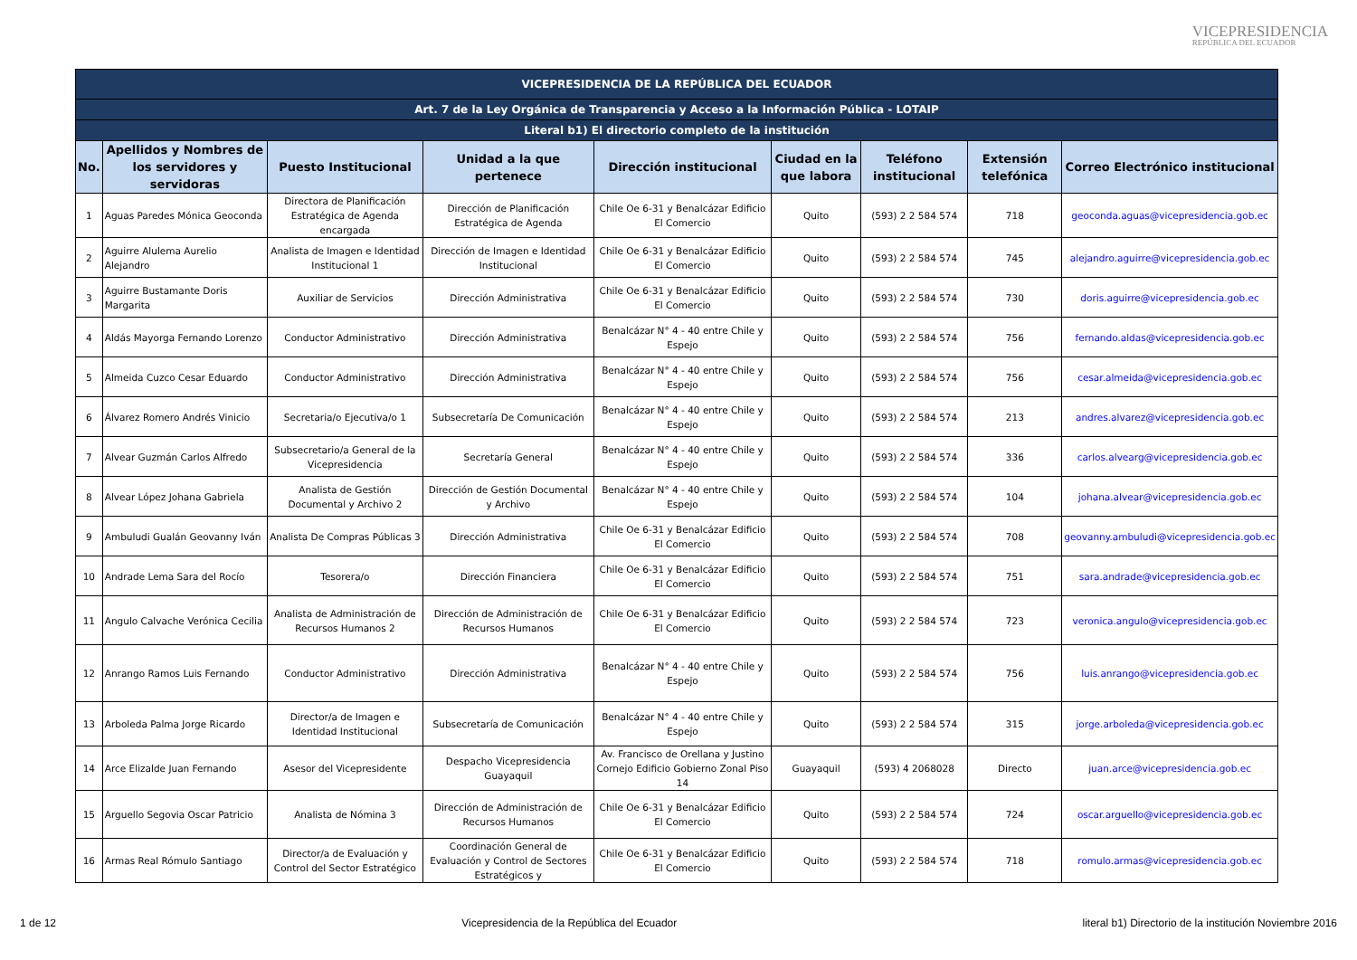VICEPRESIDENCIA
REPÚBLICA DEL ECUADOR
| VICEPRESIDENCIA DE LA REPÚBLICA DEL ECUADOR | | | | | | | | |
| Art. 7 de la Ley Orgánica de Transparencia y Acceso a la Información Pública - LOTAIP | | | | | | | | |
| Literal b1) El directorio completo de la institución | | | | | | | | |
| No. | Apellidos y Nombres de los servidores y servidoras | Puesto Institucional | Unidad a la que pertenece | Dirección institucional | Ciudad en la que labora | Teléfono institucional | Extensión telefónica | Correo Electrónico institucional |
| 1 | Aguas Paredes Mónica Geoconda | Directora de Planificación Estratégica de Agenda encargada | Dirección de Planificación Estratégica de Agenda | Chile Oe 6-31 y Benalcázar Edificio El Comercio | Quito | (593) 2 2 584 574 | 718 | geoconda.aguas@vicepresidencia.gob.ec |
| 2 | Aguirre Alulema Aurelio Alejandro | Analista de Imagen e Identidad Institucional 1 | Dirección de Imagen e Identidad Institucional | Chile Oe 6-31 y Benalcázar Edificio El Comercio | Quito | (593) 2 2 584 574 | 745 | alejandro.aguirre@vicepresidencia.gob.ec |
| 3 | Aguirre Bustamante Doris Margarita | Auxiliar de Servicios | Dirección Administrativa | Chile Oe 6-31 y Benalcázar Edificio El Comercio | Quito | (593) 2 2 584 574 | 730 | doris.aguirre@vicepresidencia.gob.ec |
| 4 | Aldás Mayorga Fernando Lorenzo | Conductor Administrativo | Dirección Administrativa | Benalcázar N° 4 - 40 entre Chile y Espejo | Quito | (593) 2 2 584 574 | 756 | fernando.aldas@vicepresidencia.gob.ec |
| 5 | Almeida Cuzco Cesar Eduardo | Conductor Administrativo | Dirección Administrativa | Benalcázar N° 4 - 40 entre Chile y Espejo | Quito | (593) 2 2 584 574 | 756 | cesar.almeida@vicepresidencia.gob.ec |
| 6 | Álvarez Romero Andrés Vinicio | Secretaria/o Ejecutiva/o 1 | Subsecretaría De Comunicación | Benalcázar N° 4 - 40 entre Chile y Espejo | Quito | (593) 2 2 584 574 | 213 | andres.alvarez@vicepresidencia.gob.ec |
| 7 | Alvear Guzmán Carlos Alfredo | Subsecretario/a General de la Vicepresidencia | Secretaría General | Benalcázar N° 4 - 40 entre Chile y Espejo | Quito | (593) 2 2 584 574 | 336 | carlos.alvearg@vicepresidencia.gob.ec |
| 8 | Alvear López Johana Gabriela | Analista de Gestión Documental y Archivo 2 | Dirección de Gestión Documental y Archivo | Benalcázar N° 4 - 40 entre Chile y Espejo | Quito | (593) 2 2 584 574 | 104 | johana.alvear@vicepresidencia.gob.ec |
| 9 | Ambuludi Gualán Geovanny Iván | Analista De Compras Públicas 3 | Dirección Administrativa | Chile Oe 6-31 y Benalcázar Edificio El Comercio | Quito | (593) 2 2 584 574 | 708 | geovanny.ambuludi@vicepresidencia.gob.ec |
| 10 | Andrade Lema Sara del Rocío | Tesorera/o | Dirección Financiera | Chile Oe 6-31 y Benalcázar Edificio El Comercio | Quito | (593) 2 2 584 574 | 751 | sara.andrade@vicepresidencia.gob.ec |
| 11 | Angulo Calvache Verónica Cecilia | Analista de Administración de Recursos Humanos 2 | Dirección de Administración de Recursos Humanos | Chile Oe 6-31 y Benalcázar Edificio El Comercio | Quito | (593) 2 2 584 574 | 723 | veronica.angulo@vicepresidencia.gob.ec |
| 12 | Anrango Ramos Luis Fernando | Conductor Administrativo | Dirección Administrativa | Benalcázar N° 4 - 40 entre Chile y Espejo | Quito | (593) 2 2 584 574 | 756 | luis.anrango@vicepresidencia.gob.ec |
| 13 | Arboleda Palma Jorge Ricardo | Director/a de Imagen e Identidad Institucional | Subsecretaría de Comunicación | Benalcázar N° 4 - 40 entre Chile y Espejo | Quito | (593) 2 2 584 574 | 315 | jorge.arboleda@vicepresidencia.gob.ec |
| 14 | Arce Elizalde Juan Fernando | Asesor del Vicepresidente | Despacho Vicepresidencia Guayaquil | Av. Francisco de Orellana y Justino Cornejo Edificio Gobierno Zonal Piso 14 | Guayaquil | (593) 4 2068028 | Directo | juan.arce@vicepresidencia.gob.ec |
| 15 | Arguello Segovia Oscar Patricio | Analista de Nómina 3 | Dirección de Administración de Recursos Humanos | Chile Oe 6-31 y Benalcázar Edificio El Comercio | Quito | (593) 2 2 584 574 | 724 | oscar.arguello@vicepresidencia.gob.ec |
| 16 | Armas Real Rómulo Santiago | Director/a de Evaluación y Control del Sector Estratégico | Coordinación General de Evaluación y Control de Sectores Estratégicos y | Chile Oe 6-31 y Benalcázar Edificio El Comercio | Quito | (593) 2 2 584 574 | 718 | romulo.armas@vicepresidencia.gob.ec |
1 de 12 Vicepresidencia de la República del Ecuador literal b1) Directorio de la institución Noviembre 2016